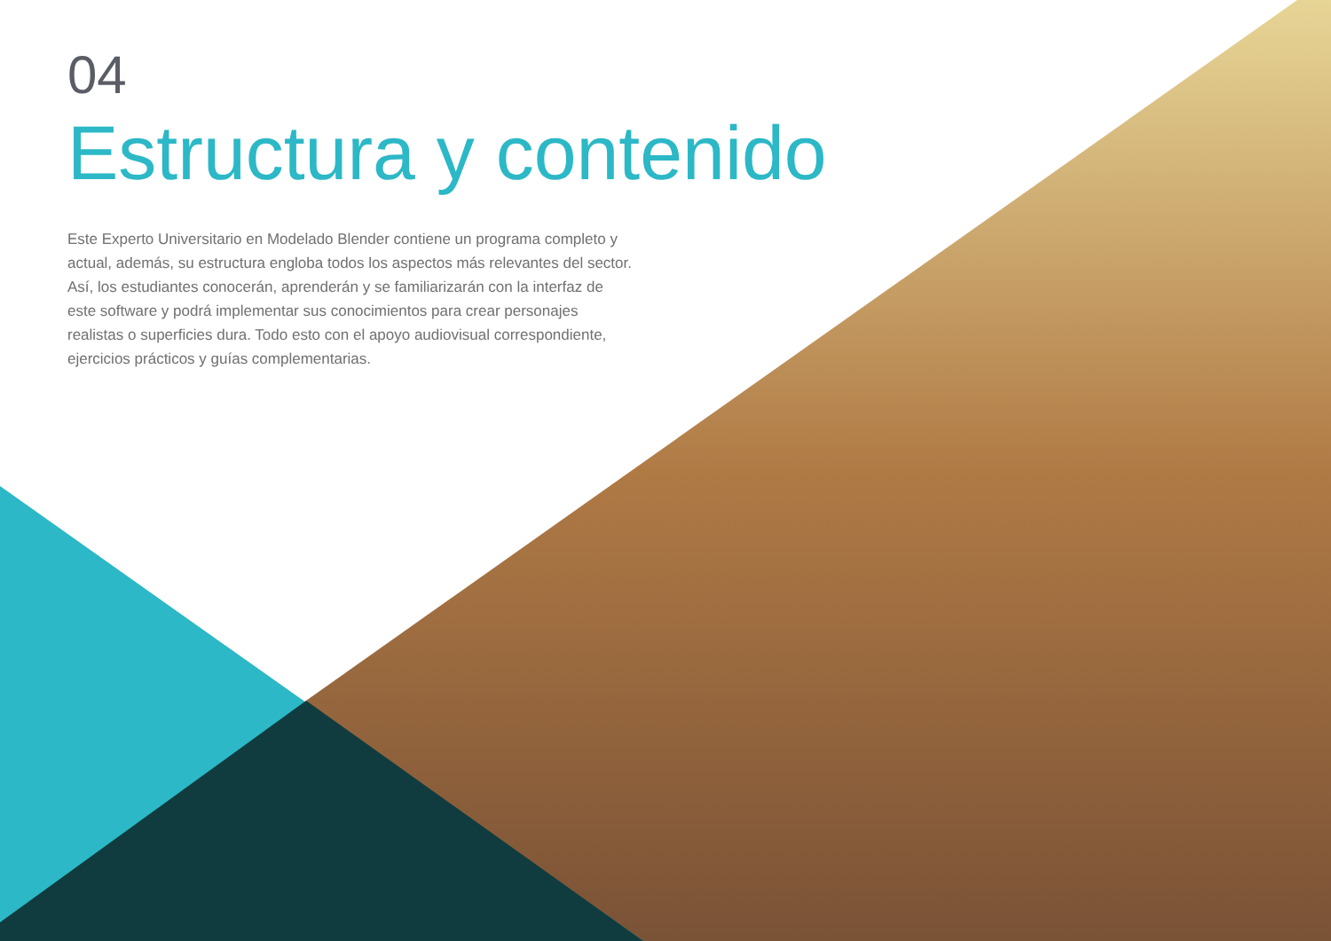04
Estructura y contenido
Este Experto Universitario en Modelado Blender contiene un programa completo y actual, además, su estructura engloba todos los aspectos más relevantes del sector. Así, los estudiantes conocerán, aprenderán y se familiarizarán con la interfaz de este software y podrá implementar sus conocimientos para crear personajes realistas o superficies dura. Todo esto con el apoyo audiovisual correspondiente, ejercicios prácticos y guías complementarias.